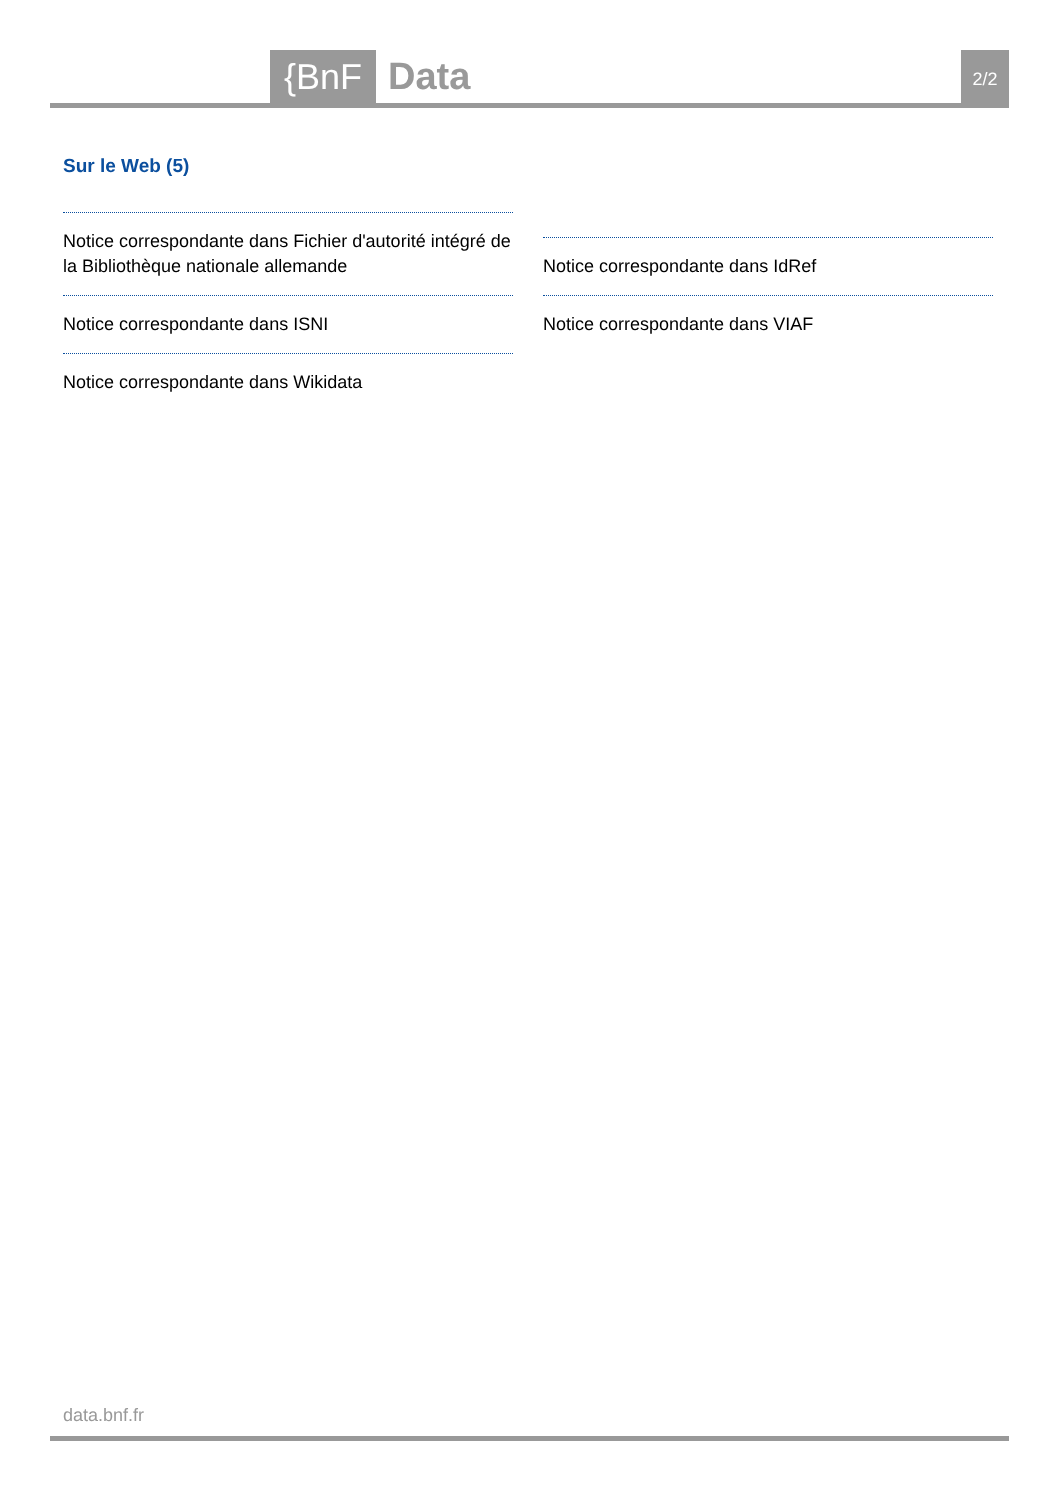{BnF
Data
2/2
Sur le Web (5)
Notice correspondante dans Fichier d'autorité intégré de la Bibliothèque nationale allemande
Notice correspondante dans ISNI
Notice correspondante dans Wikidata
Notice correspondante dans IdRef
Notice correspondante dans VIAF
data.bnf.fr